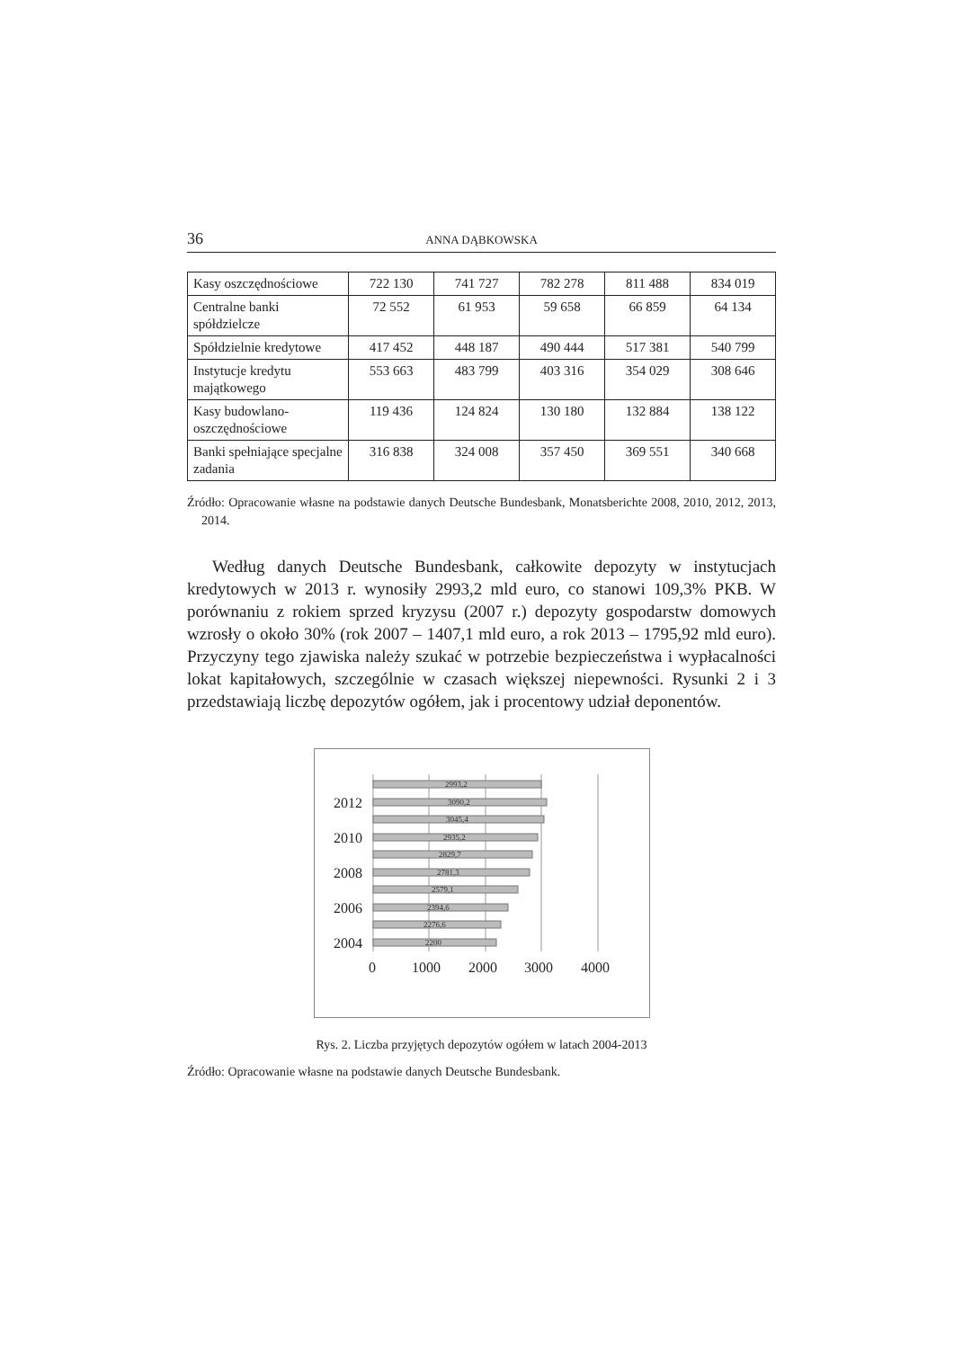36 ANNA DĄBKOWSKA
| Kasy oszczędnościowe | 722 130 | 741 727 | 782 278 | 811 488 | 834 019 |
| Centralne banki spółdzielcze | 72 552 | 61 953 | 59 658 | 66 859 | 64 134 |
| Spółdzielnie kredytowe | 417 452 | 448 187 | 490 444 | 517 381 | 540 799 |
| Instytucje kredytu majątkowego | 553 663 | 483 799 | 403 316 | 354 029 | 308 646 |
| Kasy budowlano-oszczędnościowe | 119 436 | 124 824 | 130 180 | 132 884 | 138 122 |
| Banki spełniające specjalne zadania | 316 838 | 324 008 | 357 450 | 369 551 | 340 668 |
Źródło: Opracowanie własne na podstawie danych Deutsche Bundesbank, Monatsberichte 2008, 2010, 2012, 2013, 2014.
Według danych Deutsche Bundesbank, całkowite depozyty w instytucjach kredytowych w 2013 r. wynosiły 2993,2 mld euro, co stanowi 109,3% PKB. W porównaniu z rokiem sprzed kryzysu (2007 r.) depozyty gospodarstw domowych wzrosły o około 30% (rok 2007 – 1407,1 mld euro, a rok 2013 – 1795,92 mld euro). Przyczyny tego zjawiska należy szukać w potrzebie bezpieczeństwa i wypłacalności lokat kapitałowych, szczególnie w czasach większej niepewności. Rysunki 2 i 3 przedstawiają liczbę depozytów ogółem, jak i procentowy udział deponentów.
2993,2
3090,2
3045,4
2935,2
2829,7
2781,3
2579,1
2394,6
2276,6
2200
2012
2010
2008
2006
2004
0
1000
2000
3000
4000
Rys. 2. Liczba przyjętych depozytów ogółem w latach 2004-2013
Źródło: Opracowanie własne na podstawie danych Deutsche Bundesbank.